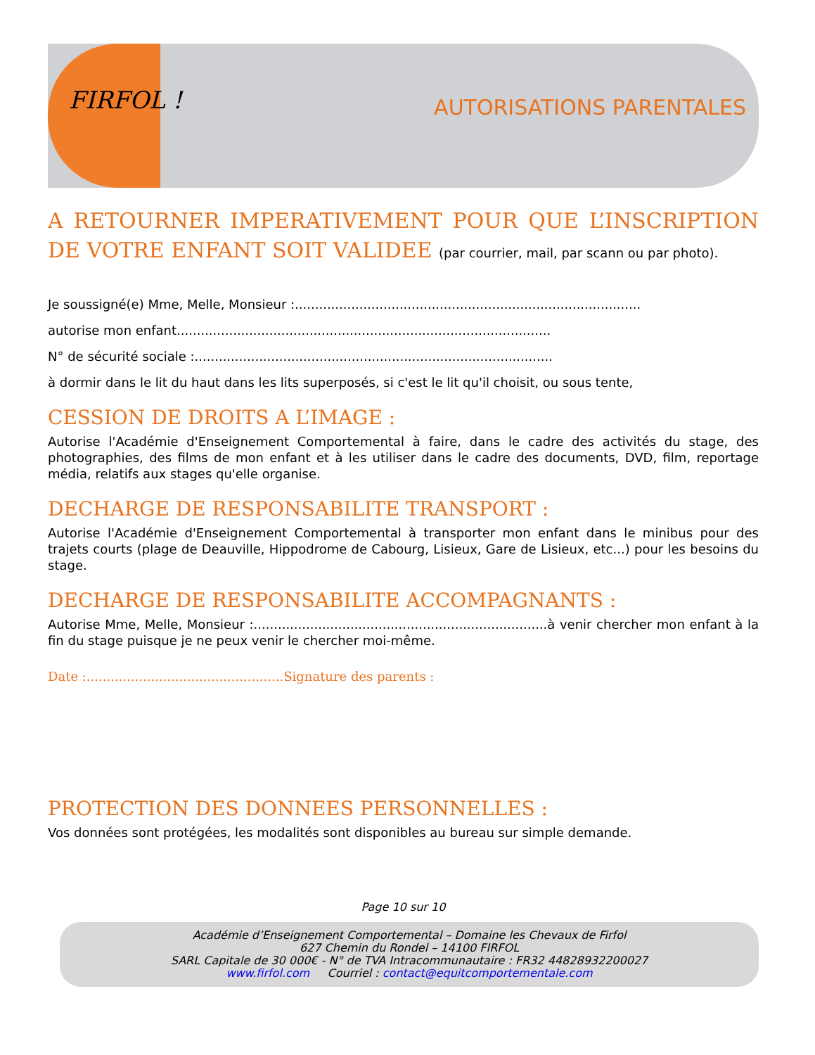FIRFOL !
AUTORISATIONS PARENTALES
A RETOURNER IMPERATIVEMENT POUR QUE L’INSCRIPTION DE VOTRE ENFANT SOIT VALIDEE (par courrier, mail, par scann ou par photo).
Je soussigné(e) Mme, Melle, Monsieur :......................................................................................
autorise mon enfant.............................................................................................
N° de sécurité sociale :.........................................................................................
à dormir dans le lit du haut dans les lits superposés, si c'est le lit qu'il choisit, ou sous tente,
CESSION DE DROITS A L’IMAGE :
Autorise l'Académie d'Enseignement Comportemental à faire, dans le cadre des activités du stage, des photographies, des films de mon enfant et à les utiliser dans le cadre des documents, DVD, film, reportage média, relatifs aux stages qu'elle organise.
DECHARGE DE RESPONSABILITE TRANSPORT :
Autorise l'Académie d'Enseignement Comportemental à transporter mon enfant dans le minibus pour des trajets courts (plage de Deauville, Hippodrome de Cabourg, Lisieux, Gare de Lisieux, etc...) pour les besoins du stage.
DECHARGE DE RESPONSABILITE ACCOMPAGNANTS :
Autorise Mme, Melle, Monsieur :.........................................................................à venir chercher mon enfant à la fin du stage puisque je ne peux venir le chercher moi-même.
Date :.................................................Signature des parents :
PROTECTION DES DONNEES PERSONNELLES :
Vos données sont protégées, les modalités sont disponibles au bureau sur simple demande.
Page 10 sur 10
Académie d’Enseignement Comportemental – Domaine les Chevaux de Firfol
627 Chemin du Rondel – 14100 FIRFOL
SARL Capitale de 30 000€ - N° de TVA Intracommunautaire : FR32 44828932200027
www.firfol.com Courriel : contact@equitcomportementale.com